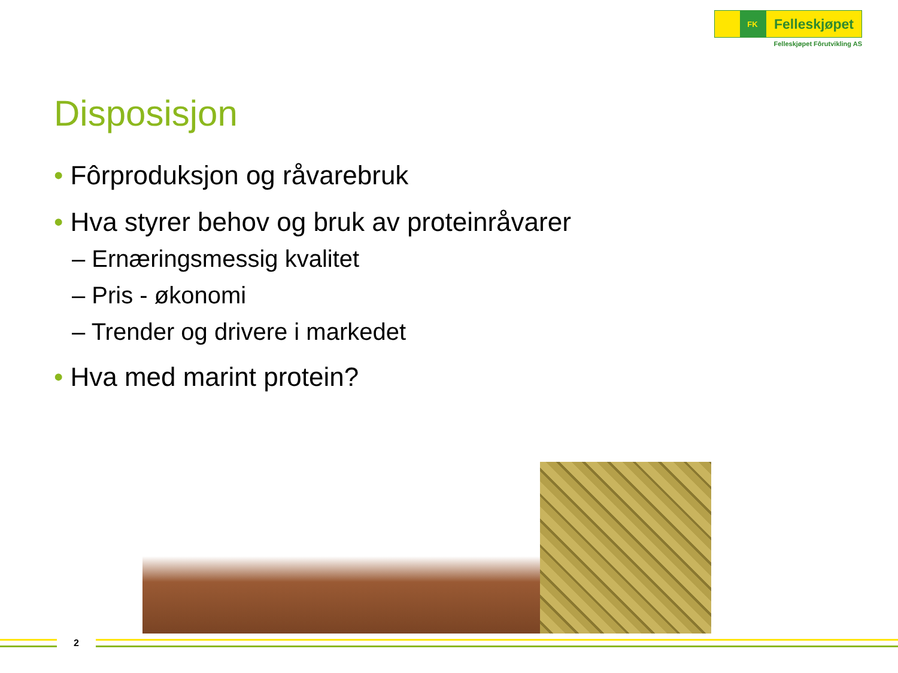FK
Felleskjøpet
Felleskjøpet Fôrutvikling AS
Disposisjon
• Fôrproduksjon og råvarebruk
• Hva styrer behov og bruk av proteinråvarer
– Ernæringsmessig kvalitet
– Pris - økonomi
– Trender og drivere i markedet
• Hva med marint protein?
2